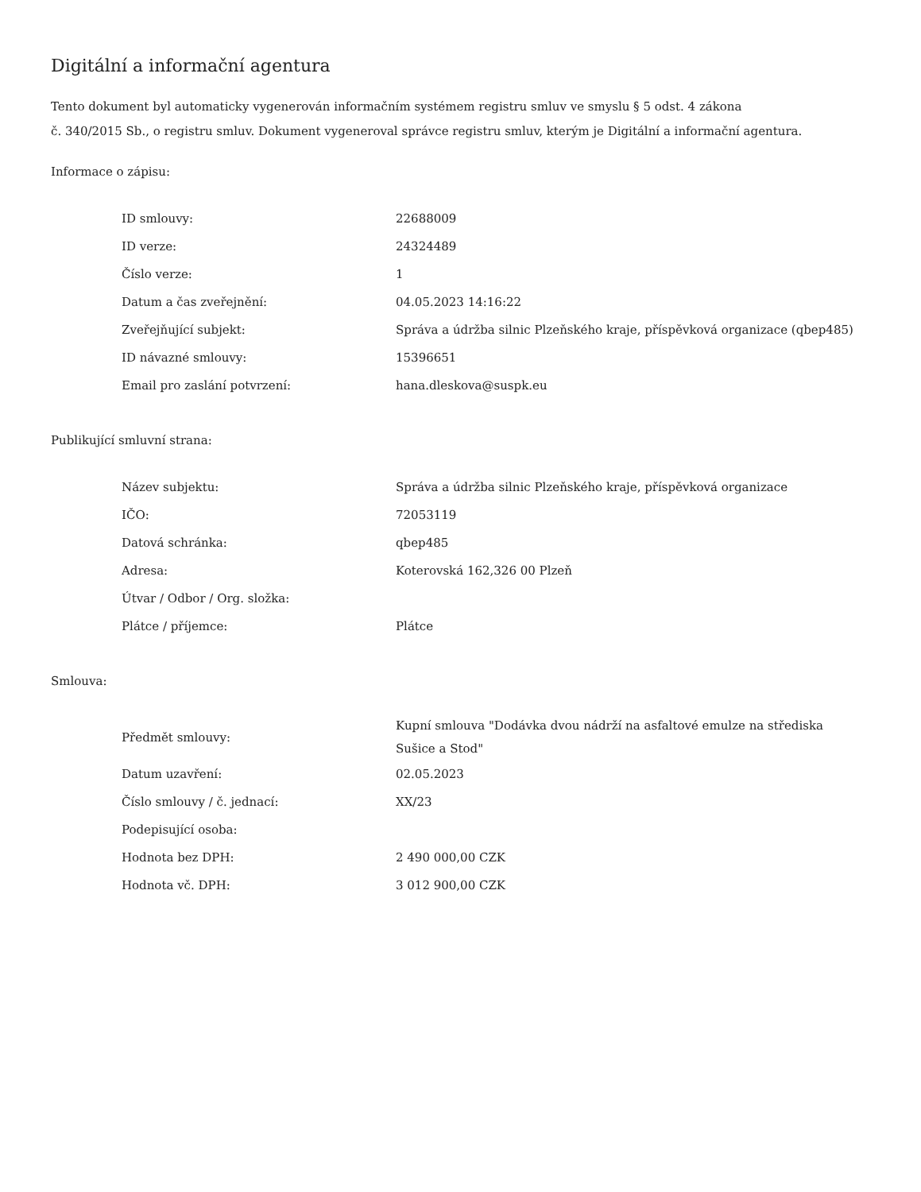Digitální a informační agentura
Tento dokument byl automaticky vygenerován informačním systémem registru smluv ve smyslu § 5 odst. 4 zákona
č. 340/2015 Sb., o registru smluv. Dokument vygeneroval správce registru smluv, kterým je Digitální a informační agentura.
Informace o zápisu:
| ID smlouvy: | 22688009 |
| ID verze: | 24324489 |
| Číslo verze: | 1 |
| Datum a čas zveřejnění: | 04.05.2023 14:16:22 |
| Zveřejňující subjekt: | Správa a údržba silnic Plzeňského kraje, příspěvková organizace (qbep485) |
| ID návazné smlouvy: | 15396651 |
| Email pro zaslání potvrzení: | hana.dleskova@suspk.eu |
Publikující smluvní strana:
| Název subjektu: | Správa a údržba silnic Plzeňského kraje, příspěvková organizace |
| IČO: | 72053119 |
| Datová schránka: | qbep485 |
| Adresa: | Koterovská 162,326 00 Plzeň |
| Útvar / Odbor / Org. složka: | |
| Plátce / příjemce: | Plátce |
Smlouva:
| Předmět smlouvy: | Kupní smlouva "Dodávka dvou nádrží na asfaltové emulze na střediska Sušice a Stod" |
| Datum uzavření: | 02.05.2023 |
| Číslo smlouvy / č. jednací: | XX/23 |
| Podepisující osoba: | |
| Hodnota bez DPH: | 2 490 000,00 CZK |
| Hodnota vč. DPH: | 3 012 900,00 CZK |